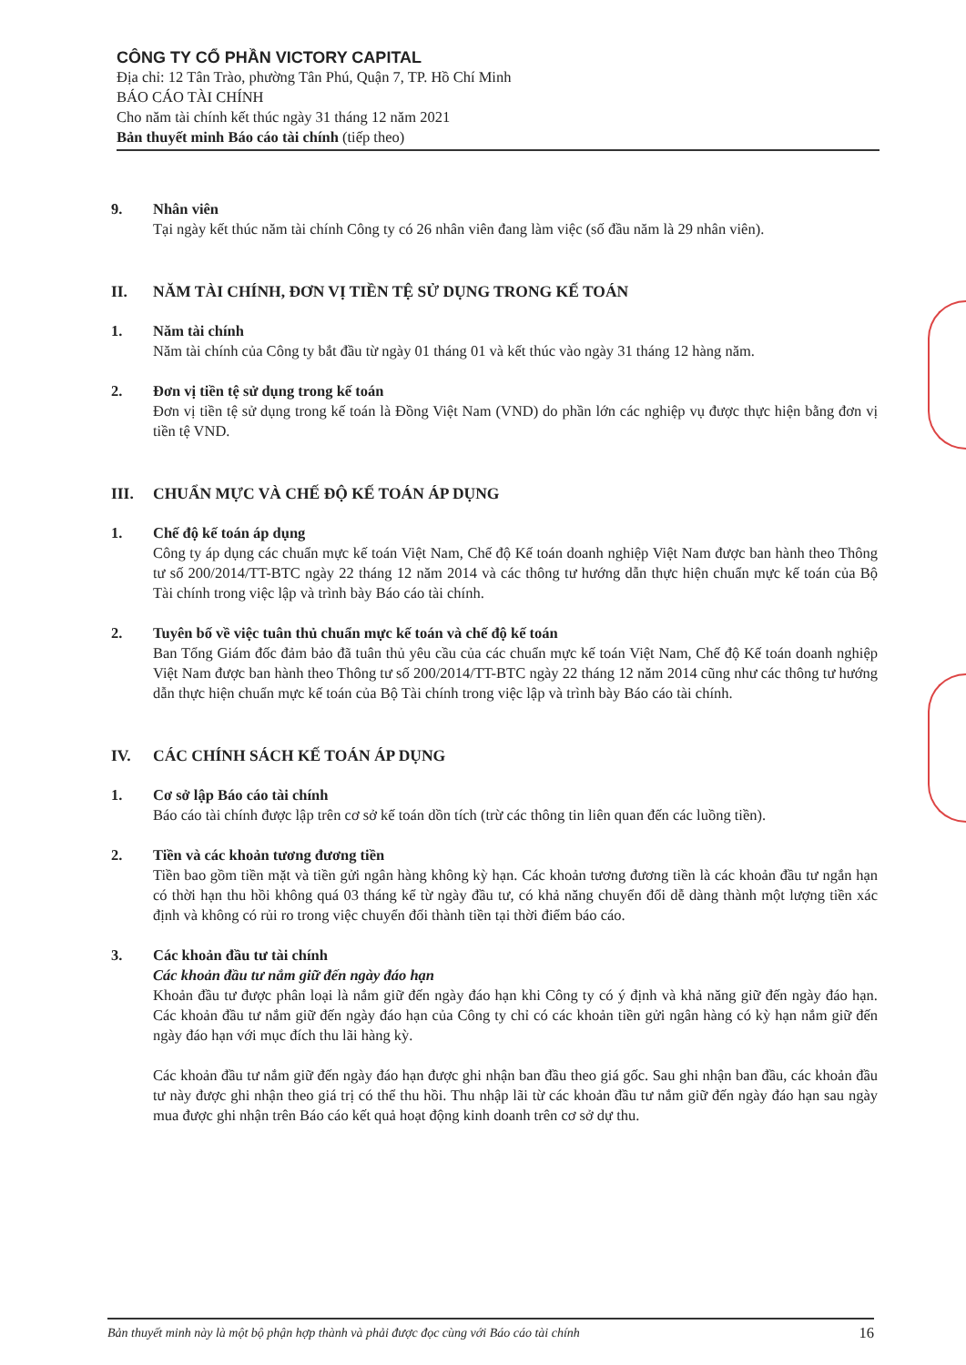CÔNG TY CỔ PHẦN VICTORY CAPITAL
Địa chỉ: 12 Tân Trào, phường Tân Phú, Quận 7, TP. Hồ Chí Minh
BÁO CÁO TÀI CHÍNH
Cho năm tài chính kết thúc ngày 31 tháng 12 năm 2021
Bản thuyết minh Báo cáo tài chính (tiếp theo)
9. Nhân viên
Tại ngày kết thúc năm tài chính Công ty có 26 nhân viên đang làm việc (số đầu năm là 29 nhân viên).
II. NĂM TÀI CHÍNH, ĐƠN VỊ TIỀN TỆ SỬ DỤNG TRONG KẾ TOÁN
1. Năm tài chính
Năm tài chính của Công ty bắt đầu từ ngày 01 tháng 01 và kết thúc vào ngày 31 tháng 12 hàng năm.
2. Đơn vị tiền tệ sử dụng trong kế toán
Đơn vị tiền tệ sử dụng trong kế toán là Đồng Việt Nam (VND) do phần lớn các nghiệp vụ được thực hiện bằng đơn vị tiền tệ VND.
III. CHUẨN MỰC VÀ CHẾ ĐỘ KẾ TOÁN ÁP DỤNG
1. Chế độ kế toán áp dụng
Công ty áp dụng các chuẩn mực kế toán Việt Nam, Chế độ Kế toán doanh nghiệp Việt Nam được ban hành theo Thông tư số 200/2014/TT-BTC ngày 22 tháng 12 năm 2014 và các thông tư hướng dẫn thực hiện chuẩn mực kế toán của Bộ Tài chính trong việc lập và trình bày Báo cáo tài chính.
2. Tuyên bố về việc tuân thủ chuẩn mực kế toán và chế độ kế toán
Ban Tổng Giám đốc đảm bảo đã tuân thủ yêu cầu của các chuẩn mực kế toán Việt Nam, Chế độ Kế toán doanh nghiệp Việt Nam được ban hành theo Thông tư số 200/2014/TT-BTC ngày 22 tháng 12 năm 2014 cũng như các thông tư hướng dẫn thực hiện chuẩn mực kế toán của Bộ Tài chính trong việc lập và trình bày Báo cáo tài chính.
IV. CÁC CHÍNH SÁCH KẾ TOÁN ÁP DỤNG
1. Cơ sở lập Báo cáo tài chính
Báo cáo tài chính được lập trên cơ sở kế toán dồn tích (trừ các thông tin liên quan đến các luồng tiền).
2. Tiền và các khoản tương đương tiền
Tiền bao gồm tiền mặt và tiền gửi ngân hàng không kỳ hạn. Các khoản tương đương tiền là các khoản đầu tư ngắn hạn có thời hạn thu hồi không quá 03 tháng kể từ ngày đầu tư, có khả năng chuyển đổi dễ dàng thành một lượng tiền xác định và không có rủi ro trong việc chuyển đổi thành tiền tại thời điểm báo cáo.
3. Các khoản đầu tư tài chính
Các khoản đầu tư nắm giữ đến ngày đáo hạn
Khoản đầu tư được phân loại là nắm giữ đến ngày đáo hạn khi Công ty có ý định và khả năng giữ đến ngày đáo hạn. Các khoản đầu tư nắm giữ đến ngày đáo hạn của Công ty chỉ có các khoản tiền gửi ngân hàng có kỳ hạn nắm giữ đến ngày đáo hạn với mục đích thu lãi hàng kỳ.
Các khoản đầu tư nắm giữ đến ngày đáo hạn được ghi nhận ban đầu theo giá gốc. Sau ghi nhận ban đầu, các khoản đầu tư này được ghi nhận theo giá trị có thể thu hồi. Thu nhập lãi từ các khoản đầu tư nắm giữ đến ngày đáo hạn sau ngày mua được ghi nhận trên Báo cáo kết quả hoạt động kinh doanh trên cơ sở dự thu.
Bản thuyết minh này là một bộ phận hợp thành và phải được đọc cùng với Báo cáo tài chính 16